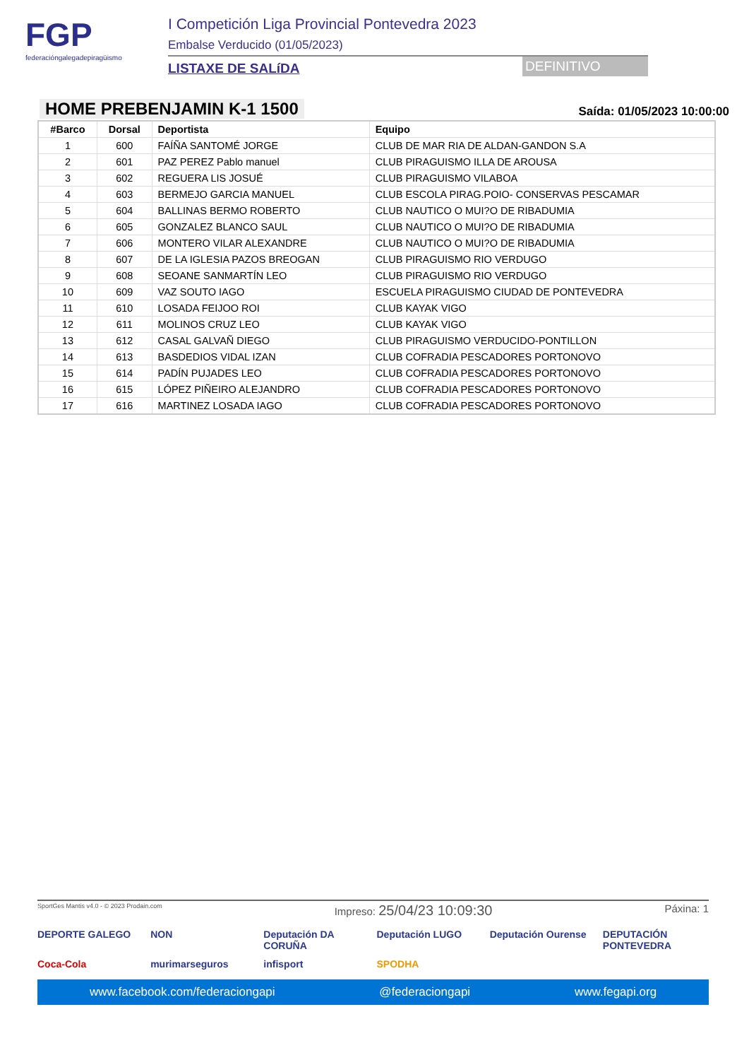FGP
federacióngalegadepiragüismo
I Competición Liga Provincial Pontevedra 2023
Embalse Verducido (01/05/2023)
LISTAXE DE SALíDA
DEFINITIVO
HOME PREBENJAMIN K-1 1500
Saída: 01/05/2023 10:00:00
| #Barco | Dorsal | Deportista | Equipo |
| --- | --- | --- | --- |
| 1 | 600 | FAÍÑA SANTOMÉ JORGE | CLUB DE MAR RIA DE ALDAN-GANDON S.A |
| 2 | 601 | PAZ PEREZ Pablo manuel | CLUB PIRAGUISMO ILLA DE AROUSA |
| 3 | 602 | REGUERA LIS JOSUÉ | CLUB PIRAGUISMO VILABOA |
| 4 | 603 | BERMEJO GARCIA MANUEL | CLUB ESCOLA PIRAG.POIO- CONSERVAS PESCAMAR |
| 5 | 604 | BALLINAS BERMO ROBERTO | CLUB NAUTICO O MUI?O DE RIBADUMIA |
| 6 | 605 | GONZALEZ BLANCO SAUL | CLUB NAUTICO O MUI?O DE RIBADUMIA |
| 7 | 606 | MONTERO VILAR ALEXANDRE | CLUB NAUTICO O MUI?O DE RIBADUMIA |
| 8 | 607 | DE LA IGLESIA PAZOS BREOGAN | CLUB PIRAGUISMO RIO VERDUGO |
| 9 | 608 | SEOANE SANMARTÍN LEO | CLUB PIRAGUISMO RIO VERDUGO |
| 10 | 609 | VAZ SOUTO IAGO | ESCUELA PIRAGUISMO CIUDAD DE PONTEVEDRA |
| 11 | 610 | LOSADA FEIJOO ROI | CLUB KAYAK VIGO |
| 12 | 611 | MOLINOS CRUZ LEO | CLUB KAYAK VIGO |
| 13 | 612 | CASAL GALVAÑ DIEGO | CLUB PIRAGUISMO VERDUCIDO-PONTILLON |
| 14 | 613 | BASDEDIOS VIDAL IZAN | CLUB COFRADIA PESCADORES PORTONOVO |
| 15 | 614 | PADÍN PUJADES LEO | CLUB COFRADIA PESCADORES PORTONOVO |
| 16 | 615 | LÓPEZ PIÑEIRO ALEJANDRO | CLUB COFRADIA PESCADORES PORTONOVO |
| 17 | 616 | MARTINEZ LOSADA IAGO | CLUB COFRADIA PESCADORES PORTONOVO |
SportGes Mantis v4.0 - © 2023 Prodain.com Impreso: 25/04/23 10:09:30 Páxina: 1
DEPORTE GALEGO NON Deputación DA CORUÑA Deputación LUGO Deputación Ourense DEPUTACIÓN PONTEVEDRA Coca-Cola murimarseguros infisport SPODHA
www.facebook.com/federaciongapi @federaciongapi www.fegapi.org